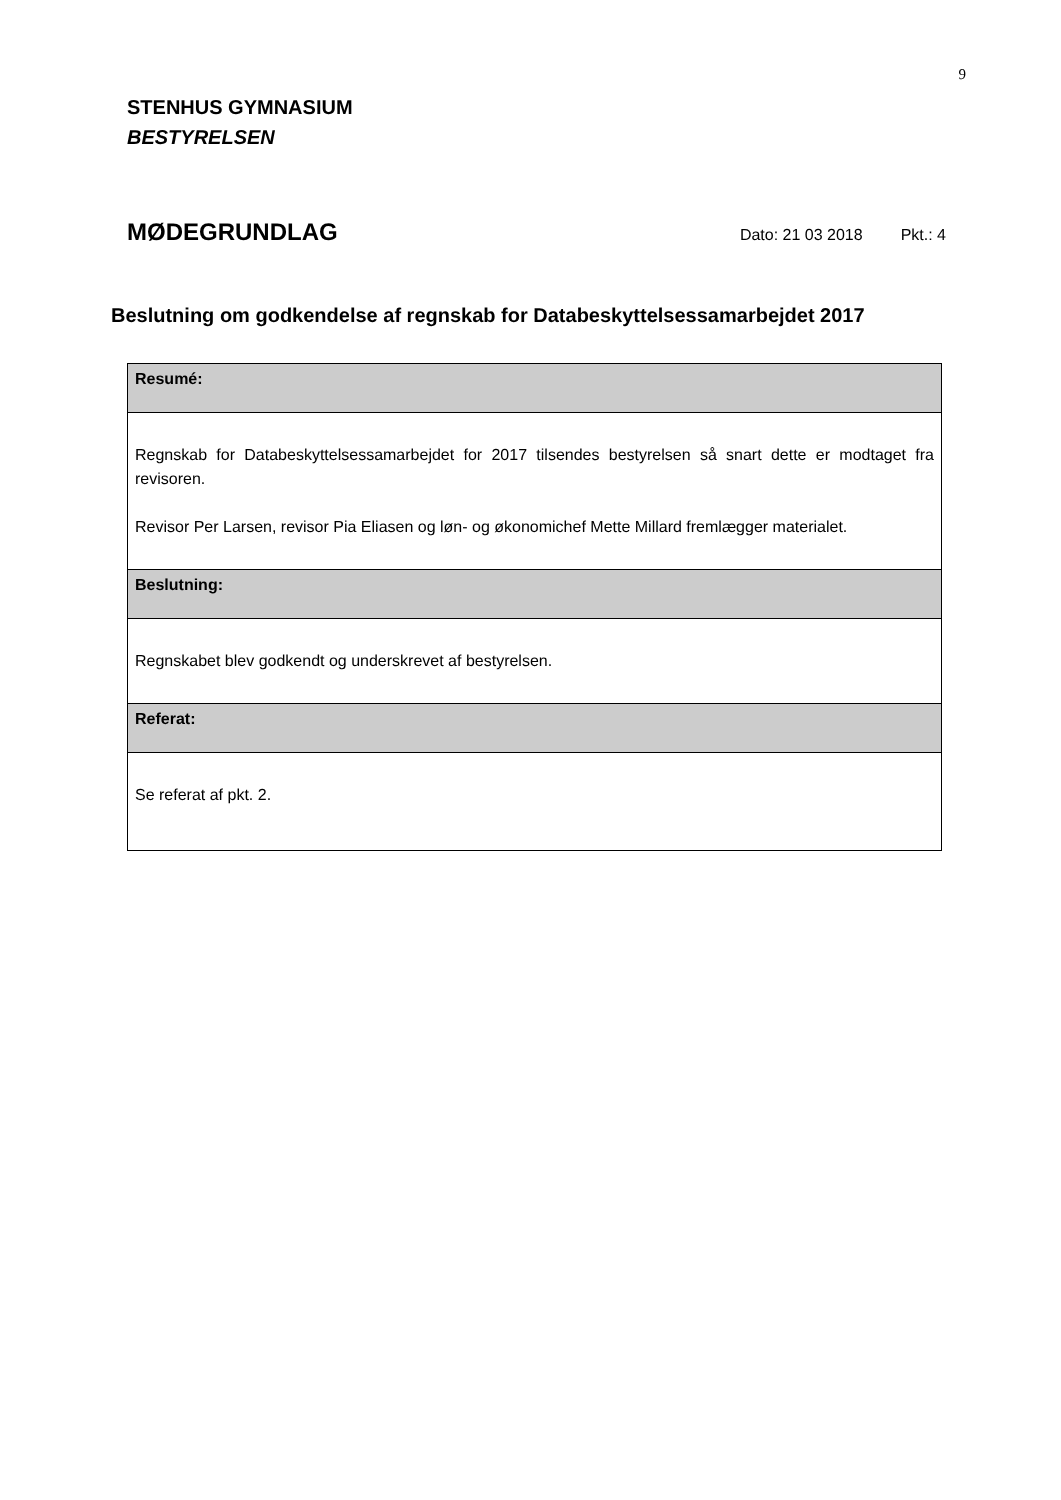9
STENHUS GYMNASIUM
BESTYRELSEN
MØDEGRUNDLAG
Dato: 21 03 2018 Pkt.: 4
Beslutning om godkendelse af regnskab for Databeskyttelsessamarbejdet 2017
| Resumé: |
| Regnskab for Databeskyttelsessamarbejdet for 2017 tilsendes bestyrelsen så snart dette er modtaget fra revisoren. Revisor Per Larsen, revisor Pia Eliasen og løn- og økonomichef Mette Millard fremlægger materialet. |
| Beslutning: |
| Regnskabet blev godkendt og underskrevet af bestyrelsen. |
| Referat: |
| Se referat af pkt. 2. |